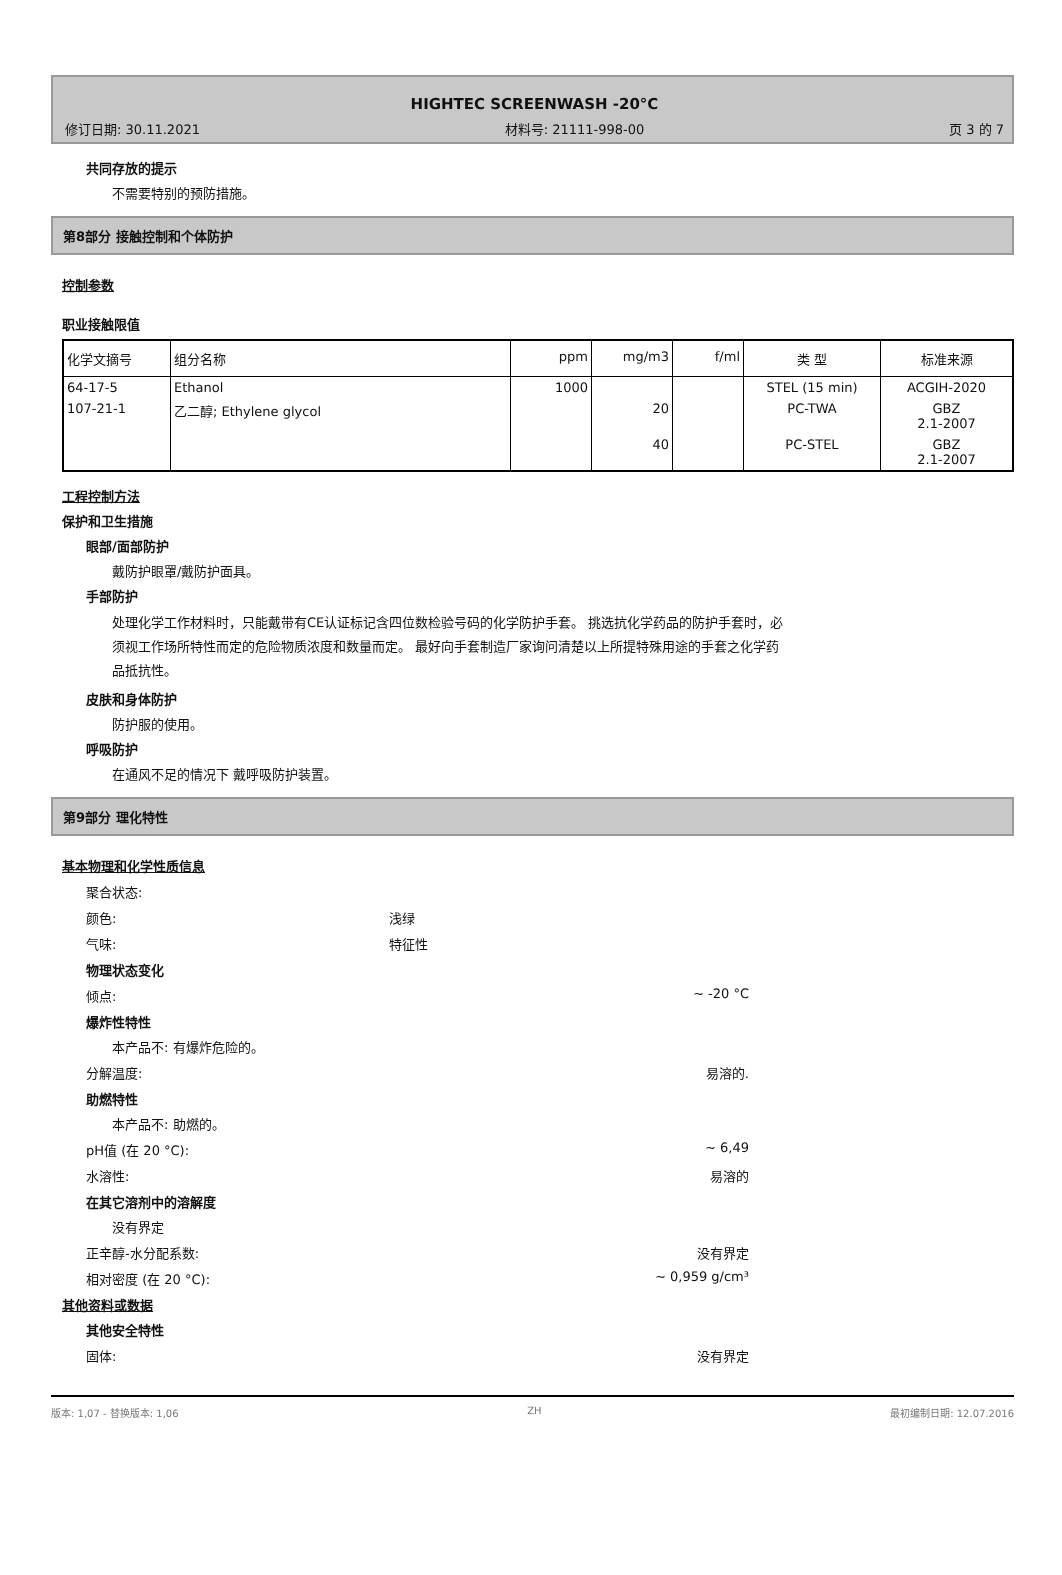HIGHTEC SCREENWASH -20°C
修订日期: 30.11.2021 材料号: 21111-998-00 页 3 的 7
共同存放的提示
不需要特别的预防措施。
第8部分 接触控制和个体防护
控制参数
职业接触限值
| 化学文摘号 | 组分名称 | ppm | mg/m3 | f/ml | 类 型 | 标准来源 |
| 64-17-5 | Ethanol | 1000 | | | STEL (15 min) | ACGIH-2020 |
| 107-21-1 | 乙二醇; Ethylene glycol | | 20 | | PC-TWA | GBZ 2.1-2007 |
| | | | 40 | | PC-STEL | GBZ 2.1-2007 |
工程控制方法
保护和卫生措施
眼部/面部防护
戴防护眼罩/戴防护面具。
手部防护
处理化学工作材料时，只能戴带有CE认证标记含四位数检验号码的化学防护手套。 挑选抗化学药品的防护手套时，必须视工作场所特性而定的危险物质浓度和数量而定。 最好向手套制造厂家询问清楚以上所提特殊用途的手套之化学药品抵抗性。
皮肤和身体防护
防护服的使用。
呼吸防护
在通风不足的情况下 戴呼吸防护装置。
第9部分 理化特性
基本物理和化学性质信息
聚合状态:
颜色: 浅绿
气味: 特征性
物理状态变化
倾点: ~ -20 °C
爆炸性特性
本产品不: 有爆炸危险的。
分解温度: 易溶的.
助燃特性
本产品不: 助燃的。
pH值 (在 20 °C): ~ 6,49
水溶性: 易溶的
在其它溶剂中的溶解度
没有界定
正辛醇-水分配系数: 没有界定
相对密度 (在 20 °C): ~ 0,959 g/cm³
其他资料或数据
其他安全特性
固体: 没有界定
版本: 1,07 - 替换版本: 1,06 ZH 最初编制日期: 12.07.2016